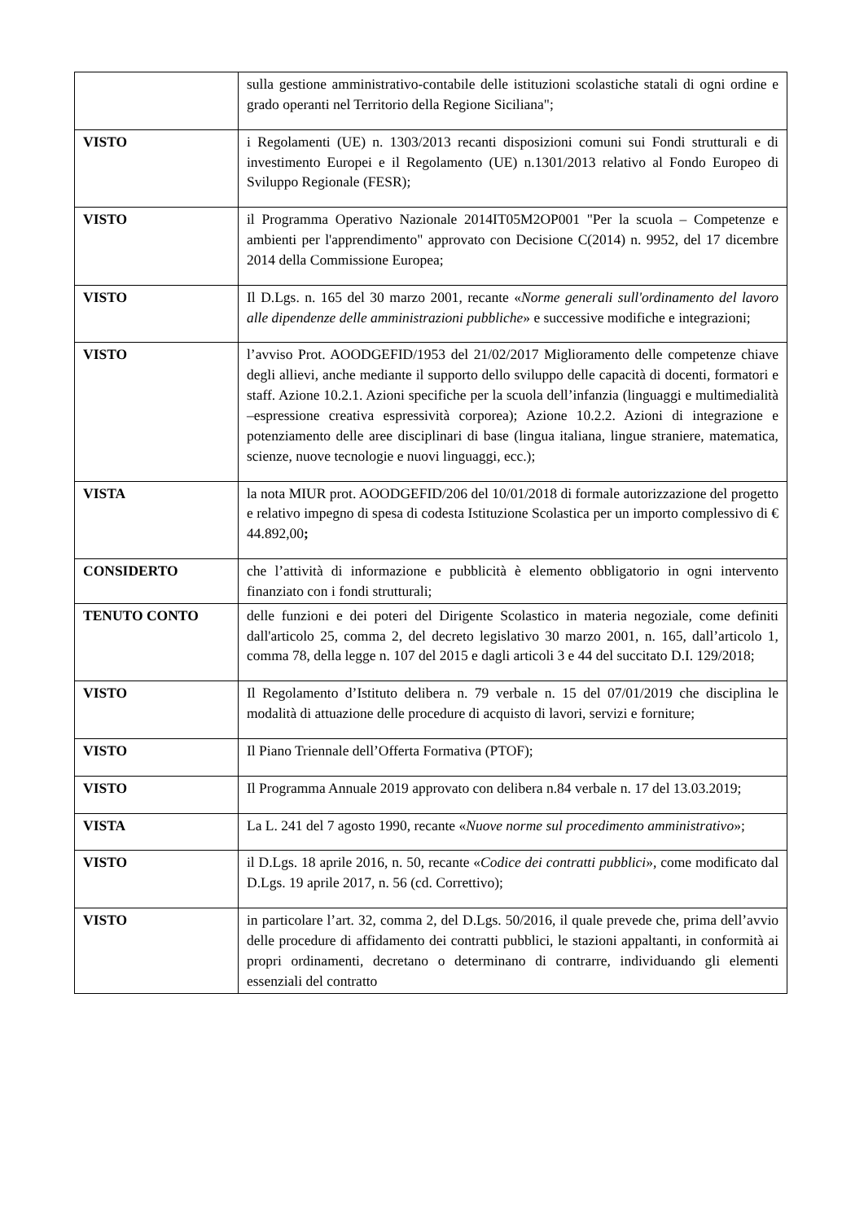| | sulla gestione amministrativo-contabile delle istituzioni scolastiche statali di ogni ordine e grado operanti nel Territorio della Regione Siciliana"; |
| VISTO | i Regolamenti (UE) n. 1303/2013 recanti disposizioni comuni sui Fondi strutturali e di investimento Europei e il Regolamento (UE) n.1301/2013 relativo al Fondo Europeo di Sviluppo Regionale (FESR); |
| VISTO | il Programma Operativo Nazionale 2014IT05M2OP001 "Per la scuola – Competenze e ambienti per l'apprendimento" approvato con Decisione C(2014) n. 9952, del 17 dicembre 2014 della Commissione Europea; |
| VISTO | Il D.Lgs. n. 165 del 30 marzo 2001, recante « Norme generali sull'ordinamento del lavoro alle dipendenze delle amministrazioni pubbliche » e successive modifiche e integrazioni; |
| VISTO | l’avviso Prot. AOODGEFID/1953 del 21/02/2017 Miglioramento delle competenze chiave degli allievi, anche mediante il supporto dello sviluppo delle capacità di docenti, formatori e staff. Azione 10.2.1. Azioni specifiche per la scuola dell’infanzia (linguaggi e multimedialità –espressione creativa espressività corporea); Azione 10.2.2. Azioni di integrazione e potenziamento delle aree disciplinari di base (lingua italiana, lingue straniere, matematica, scienze, nuove tecnologie e nuovi linguaggi, ecc.); |
| VISTA | la nota MIUR prot. AOODGEFID/206 del 10/01/2018 di formale autorizzazione del progetto e relativo impegno di spesa di codesta Istituzione Scolastica per un importo complessivo di € 44.892,00 ; |
| CONSIDERTO | che l’attività di informazione e pubblicità è elemento obbligatorio in ogni intervento finanziato con i fondi strutturali; |
| TENUTO CONTO | delle funzioni e dei poteri del Dirigente Scolastico in materia negoziale, come definiti dall'articolo 25, comma 2, del decreto legislativo 30 marzo 2001, n. 165, dall’articolo 1, comma 78, della legge n. 107 del 2015 e dagli articoli 3 e 44 del succitato D.I. 129/2018; |
| VISTO | Il Regolamento d’Istituto delibera n. 79 verbale n. 15 del 07/01/2019 che disciplina le modalità di attuazione delle procedure di acquisto di lavori, servizi e forniture; |
| VISTO | Il Piano Triennale dell’Offerta Formativa (PTOF); |
| VISTO | Il Programma Annuale 2019 approvato con delibera n.84 verbale n. 17 del 13.03.2019; |
| VISTA | La L. 241 del 7 agosto 1990, recante « Nuove norme sul procedimento amministrativo »; |
| VISTO | il D.Lgs. 18 aprile 2016, n. 50, recante « Codice dei contratti pubblici », come modificato dal D.Lgs. 19 aprile 2017, n. 56 (cd. Correttivo); |
| VISTO | in particolare l’art. 32, comma 2, del D.Lgs. 50/2016, il quale prevede che, prima dell’avvio delle procedure di affidamento dei contratti pubblici, le stazioni appaltanti, in conformità ai propri ordinamenti, decretano o determinano di contrarre, individuando gli elementi essenziali del contratto |